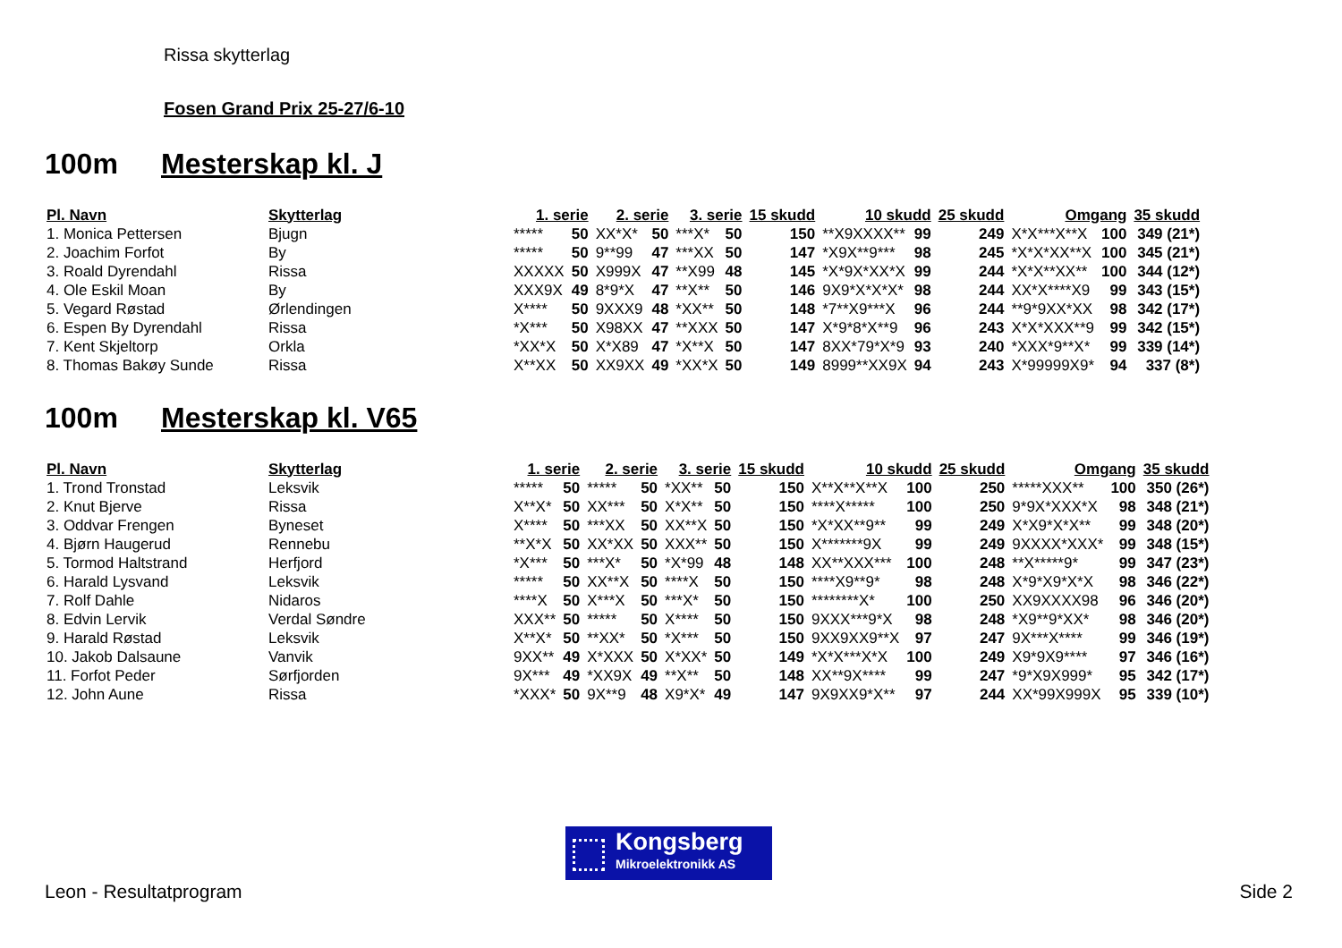Rissa skytterlag
Fosen Grand Prix 25-27/6-10
100m Mesterskap kl. J
| Pl. Navn | Skytterlag | 1. serie | | 2. serie | | 3. serie | | 15 skudd | 10 skudd | | 25 skudd | Omgang | | 35 skudd |
| --- | --- | --- | --- | --- | --- | --- | --- | --- | --- | --- | --- | --- | --- | --- |
| 1. Monica Pettersen | Bjugn | ***** | 50 | XX*X* | 50 | ***X* | 50 | 150 | **X9XXXX** | 99 | 249 | X*X***X**X | 100 | 349 (21*) |
| 2. Joachim Forfot | By | ***** | 50 | 9**99 | 47 | ***XX | 50 | 147 | *X9X**9*** | 98 | 245 | *X*X*XX**X | 100 | 345 (21*) |
| 3. Roald Dyrendahl | Rissa | XXXXX | 50 | X999X | 47 | **X99 | 48 | 145 | *X*9X*XX*X | 99 | 244 | *X*X**XX** | 100 | 344 (12*) |
| 4. Ole Eskil Moan | By | XXX9X | 49 | 8*9*X | 47 | **X** | 50 | 146 | 9X9*X*X*X* | 98 | 244 | XX*X****X9 | 99 | 343 (15*) |
| 5. Vegard Røstad | Ørlendingen | X**** | 50 | 9XXX9 | 48 | *XX** | 50 | 148 | *7**X9***X | 96 | 244 | **9*9XX*XX | 98 | 342 (17*) |
| 6. Espen By Dyrendahl | Rissa | *X*** | 50 | X98XX | 47 | **XXX | 50 | 147 | X*9*8*X**9 | 96 | 243 | X*X*XXX**9 | 99 | 342 (15*) |
| 7. Kent Skjeltorp | Orkla | *XX*X | 50 | X*X89 | 47 | *X**X | 50 | 147 | 8XX*79*X*9 | 93 | 240 | *XXX*9**X* | 99 | 339 (14*) |
| 8. Thomas Bakøy Sunde | Rissa | X**XX | 50 | XX9XX | 49 | *XX*X | 50 | 149 | 8999**XX9X | 94 | 243 | X*99999X9* | 94 | 337 (8*) |
100m Mesterskap kl. V65
| Pl. Navn | Skytterlag | 1. serie | | 2. serie | | 3. serie | | 15 skudd | 10 skudd | | 25 skudd | Omgang | | 35 skudd |
| --- | --- | --- | --- | --- | --- | --- | --- | --- | --- | --- | --- | --- | --- | --- |
| 1. Trond Tronstad | Leksvik | ***** | 50 | ***** | 50 | *XX** | 50 | 150 | X**X**X**X | 100 | 250 | *****XXX** | 100 | 350 (26*) |
| 2. Knut Bjerve | Rissa | X**X* | 50 | XX*** | 50 | X*X** | 50 | 150 | ****X***** | 100 | 250 | 9*9X*XXX*X | 98 | 348 (21*) |
| 3. Oddvar Frengen | Byneset | X**** | 50 | ***XX | 50 | XX**X | 50 | 150 | *X*XX**9** | 99 | 249 | X*X9*X*X** | 99 | 348 (20*) |
| 4. Bjørn Haugerud | Rennebu | **X*X | 50 | XX*XX | 50 | XXX** | 50 | 150 | X*******9X | 99 | 249 | 9XXXX*XXX* | 99 | 348 (15*) |
| 5. Tormod Haltstrand | Herfjord | *X*** | 50 | ***X* | 50 | *X*99 | 48 | 148 | XX**XXX*** | 100 | 248 | **X*****9* | 99 | 347 (23*) |
| 6. Harald Lysvand | Leksvik | ***** | 50 | XX**X | 50 | ****X | 50 | 150 | ****X9**9* | 98 | 248 | X*9*X9*X*X | 98 | 346 (22*) |
| 7. Rolf Dahle | Nidaros | ****X | 50 | X***X | 50 | ***X* | 50 | 150 | ********X* | 100 | 250 | XX9XXXX98 | 96 | 346 (20*) |
| 8. Edvin Lervik | Verdal Søndre | XXX** | 50 | ***** | 50 | X**** | 50 | 150 | 9XXX***9*X | 98 | 248 | *X9**9*XX* | 98 | 346 (20*) |
| 9. Harald Røstad | Leksvik | X**X* | 50 | **XX* | 50 | *X*** | 50 | 150 | 9XX9XX9**X | 97 | 247 | 9X***X**** | 99 | 346 (19*) |
| 10. Jakob Dalsaune | Vanvik | 9XX** | 49 | X*XXX | 50 | X*XX* | 50 | 149 | *X*X***X*X | 100 | 249 | X9*9X9**** | 97 | 346 (16*) |
| 11. Forfot Peder | Sørfjorden | 9X*** | 49 | *XX9X | 49 | **X** | 50 | 148 | XX**9X**** | 99 | 247 | *9*X9X999* | 95 | 342 (17*) |
| 12. John Aune | Rissa | *XXX* | 50 | 9X**9 | 48 | X9*X* | 49 | 147 | 9X9XX9*X** | 97 | 244 | XX*99X999X | 95 | 339 (10*) |
Kongsberg
Mikroelektronikk AS
Leon - Resultatprogram Side 2